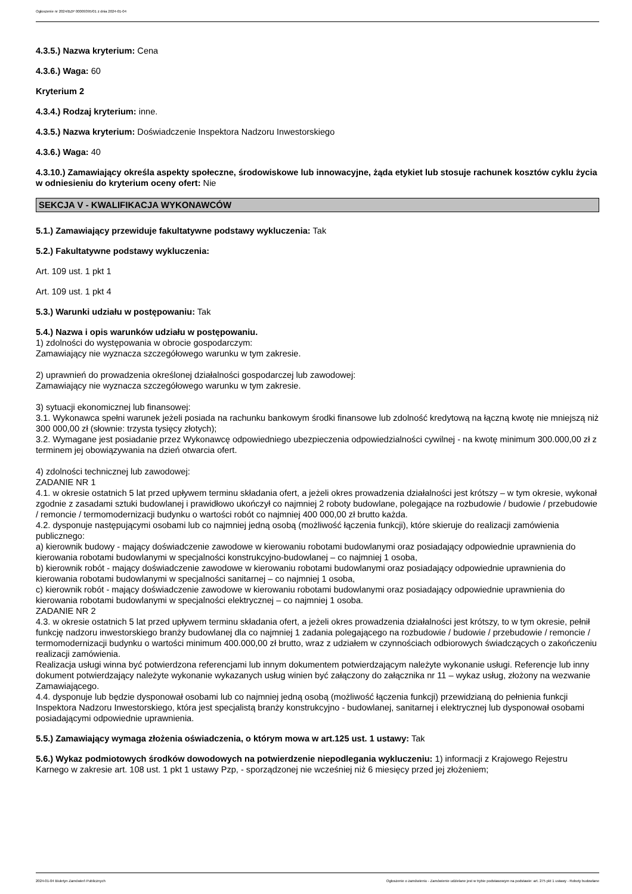Ogłoszenie nr 2024/BZP 00009395/01 z dnia 2024-01-04
4.3.5.) Nazwa kryterium: Cena
4.3.6.) Waga: 60
Kryterium 2
4.3.4.) Rodzaj kryterium: inne.
4.3.5.) Nazwa kryterium: Doświadczenie Inspektora Nadzoru Inwestorskiego
4.3.6.) Waga: 40
4.3.10.) Zamawiający określa aspekty społeczne, środowiskowe lub innowacyjne, żąda etykiet lub stosuje rachunek kosztów cyklu życia w odniesieniu do kryterium oceny ofert: Nie
SEKCJA V - KWALIFIKACJA WYKONAWCÓW
5.1.) Zamawiający przewiduje fakultatywne podstawy wykluczenia: Tak
5.2.) Fakultatywne podstawy wykluczenia:
Art. 109 ust. 1 pkt 1
Art. 109 ust. 1 pkt 4
5.3.) Warunki udziału w postępowaniu: Tak
5.4.) Nazwa i opis warunków udziału w postępowaniu.
1) zdolności do występowania w obrocie gospodarczym:
Zamawiający nie wyznacza szczegółowego warunku w tym zakresie.
2) uprawnień do prowadzenia określonej działalności gospodarczej lub zawodowej:
Zamawiający nie wyznacza szczegółowego warunku w tym zakresie.
3) sytuacji ekonomicznej lub finansowej:
3.1. Wykonawca spełni warunek jeżeli posiada na rachunku bankowym środki finansowe lub zdolność kredytową na łączną kwotę nie mniejszą niż 300 000,00 zł (słownie: trzysta tysięcy złotych);
3.2. Wymagane jest posiadanie przez Wykonawcę odpowiedniego ubezpieczenia odpowiedzialności cywilnej - na kwotę minimum 300.000,00 zł z terminem jej obowiązywania na dzień otwarcia ofert.
4) zdolności technicznej lub zawodowej:
ZADANIE NR 1
4.1. w okresie ostatnich 5 lat przed upływem terminu składania ofert, a jeżeli okres prowadzenia działalności jest krótszy – w tym okresie, wykonał zgodnie z zasadami sztuki budowlanej i prawidłowo ukończył co najmniej 2 roboty budowlane, polegające na rozbudowie / budowie / przebudowie / remoncie / termomodernizacji budynku o wartości robót co najmniej 400 000,00 zł brutto każda.
4.2. dysponuje następującymi osobami lub co najmniej jedną osobą (możliwość łączenia funkcji), które skieruje do realizacji zamówienia publicznego:
a) kierownik budowy - mający doświadczenie zawodowe w kierowaniu robotami budowlanymi oraz posiadający odpowiednie uprawnienia do kierowania robotami budowlanymi w specjalności konstrukcyjno-budowlanej – co najmniej 1 osoba,
b) kierownik robót - mający doświadczenie zawodowe w kierowaniu robotami budowlanymi oraz posiadający odpowiednie uprawnienia do kierowania robotami budowlanymi w specjalności sanitarnej – co najmniej 1 osoba,
c) kierownik robót - mający doświadczenie zawodowe w kierowaniu robotami budowlanymi oraz posiadający odpowiednie uprawnienia do kierowania robotami budowlanymi w specjalności elektrycznej – co najmniej 1 osoba.
ZADANIE NR 2
4.3. w okresie ostatnich 5 lat przed upływem terminu składania ofert, a jeżeli okres prowadzenia działalności jest krótszy, to w tym okresie, pełnił funkcję nadzoru inwestorskiego branży budowlanej dla co najmniej 1 zadania polegającego na rozbudowie / budowie / przebudowie / remoncie / termomodernizacji budynku o wartości minimum 400.000,00 zł brutto, wraz z udziałem w czynnościach odbiorowych świadczących o zakończeniu realizacji zamówienia.
Realizacja usługi winna być potwierdzona referencjami lub innym dokumentem potwierdzającym należyte wykonanie usługi. Referencje lub inny dokument potwierdzający należyte wykonanie wykazanych usług winien być załączony do załącznika nr 11 – wykaz usług, złożony na wezwanie Zamawiającego.
4.4. dysponuje lub będzie dysponował osobami lub co najmniej jedną osobą (możliwość łączenia funkcji) przewidzianą do pełnienia funkcji Inspektora Nadzoru Inwestorskiego, która jest specjalistą branży konstrukcyjno - budowlanej, sanitarnej i elektrycznej lub dysponował osobami posiadającymi odpowiednie uprawnienia.
5.5.) Zamawiający wymaga złożenia oświadczenia, o którym mowa w art.125 ust. 1 ustawy: Tak
5.6.) Wykaz podmiotowych środków dowodowych na potwierdzenie niepodlegania wykluczeniu: 1) informacji z Krajowego Rejestru Karnego w zakresie art. 108 ust. 1 pkt 1 ustawy Pzp, - sporządzonej nie wcześniej niż 6 miesięcy przed jej złożeniem;
2024-01-04 Biuletyn Zamówień Publicznych Ogłoszenie o zamówieniu - Zamówienie udzielane jest w trybie podstawowym na podstawie: art. 275 pkt 1 ustawy - Roboty budowlane